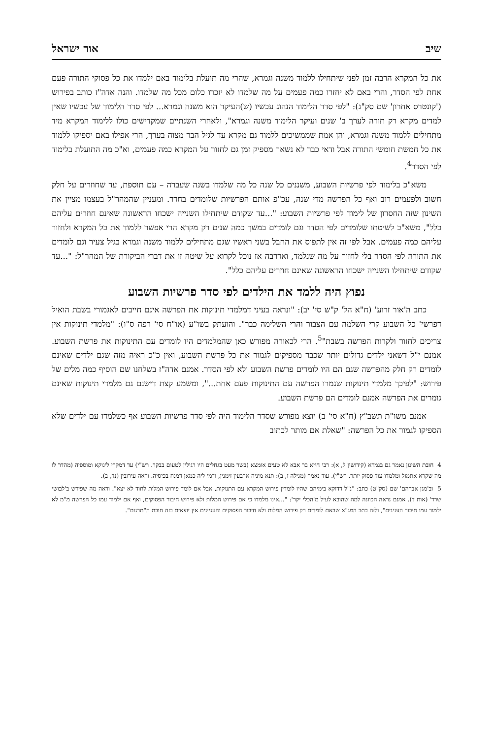שיב אור ישראל
את כל המקרא הרבה זמן לפני שיתחילו ללמוד משנה וגמרא, שהרי מה תועלת בלימוד באם ילמדו את כל פסוקי התורה פעם אחת לפי הסדר, והרי באם לא יחזרו כמה פעמים על מה שלמדו לא יזכרו כלום מכל מה שלמדו. והנה אדה"ז כותב בפירוש ('קונטרס אחרון' שם סק"ג): "לפי סדר הלימוד הנהוג עכשיו (ש)העיקר הוא משנה וגמרא... לפי סדר הלימוד של עכשיו שאין למדים מקרא רק תורה לערך ב' שנים ועיקר הלימוד משנה וגמרא", ולאחרי השנתיים שמקדישים כולו ללימוד המקרא מיד מתחילים ללמוד משנה וגמרא, והן אמת שממשיכים ללמוד גם מקרא עד לגיל הבר מצוה בערך, הרי אפילו באם יספיקו ללמוד את כל חמשת חומשי התורה אבל ודאי כבר לא נשאר מספיק זמן גם לחזור על המקרא כמה פעמים, וא"כ מה התועלת בלימוד לפי הסדר<sup>4</sup>.
משא"כ בלימוד לפי פרשיות השבוע, משננים כל שנה כל מה שלמדו בשנה שעברה – עם תוספת, עד שחוזרים על חלק חשוב ולפעמים רוב ואף כל הפרשה מדי שנה, עכ"פ אותם הפרשיות שלומדים בחדר. ומעניין שהמהר"ל בעצמו מציין את השינון שזה החסרון של לימוד לפי פרשיות השבוע: "...עד שקודם שיתחילו השנייה ישכחו הראשונה שאינם חוזרים עליהם כלל", משא"כ לשיטתו שלומדים לפי הסדר וגם לומדים במשך כמה שנים רק מקרא הרי אפשר ללמוד את כל המקרא ולחזור עליהם כמה פעמים. אבל לפי זה אין לתפוס את החבל בשני ראשיו שגם מתחילים ללמוד משנה וגמרא בגיל צעיר וגם לומדים את התורה לפי הסדר בלי לחזור על מה שנלמד, ואדרבה אז נוכל לקרוא על שיטה זו את דברי הביקורת של המהר"ל: "...עד שקודם שיתחילו השנייה ישכחו הראשונה שאינם חוזרים עליהם כלל".
נפוץ היה ללמד את הילדים לפי סדר פרשיות השבוע
כתב ה'אור זרוע' (ח"א הל' ק"ש סי' יב): "ונראה בעיני דמלמדי תינוקות את הפרשה אינם חייבים לאגמורי בשבת הואיל דפרשי' כל השבוע קרי השלמה עם הצבור והרי השלימה כבר". והועתק בשו"ע (או"ח סי' רפה ס"ו): "מלמדי תינוקות אין צריכים לחזור ולקרות הפרשה בשבת"<sup>5</sup>. הרי לכאורה מפורש כאן שהמלמדים היו לומדים עם התינוקות את פרשת השבוע. אמנם י"ל דשאני ילדים גדולים יותר שכבר מספיקים לגמור את כל פרשת השבוע, ואין כ"כ ראיה מזה שגם ילדים שאינם לומדים רק חלק מהפרשה שגם הם היו לומדים פרשת השבוע ולא לפי הסדר. אמנם אדה"ז בשלחנו שם הוסיף כמה מלים של פירוש: "לפיכך מלמדי תינוקות שגמרו הפרשה עם התינוקות פעם אחת...", ומשמע קצת דישנם גם מלמדי תינוקות שאינם גומרים את הפרשה אמנם לומדים הם פרשת השבוע.
אמנם משו"ת תשב"ץ (ח"א סי' ב) יוצא מפורש שסדר הלימוד היה לפי סדר פרשיות השבוע אף כשלמדו עם ילדים שלא הספיקו לגמור את כל הפרשה: "שאלת אם מותר לכתוב
4 חובת השינון נאמר גם בגמרא (קידושין ל, א): רבי חייא בר אבא לא טעים אומצא (בשר מעט בגחלים היו רגילין לטעום בבקר. רש"י) עד דמקרי לינוקא ומוספיה (מהדר לו מה שקרא אתמול ומלמדו עוד פסוק יותר. רש"י). עוד נאמר (מגילה ז, ב): תנא מיניה ארבעין זימנין, ודמי ליה כמאן דמנח בכיסיה. וראה עירובין (נד, ב).
5 וב'מגן אברהם' שם (סק"ט) כתב: "נ"ל דדוקא בימיהם שהיו לומדין פירוש המקרא עם התנוקות, אבל אם לומד פירוש המלות לחוד לא יצא". וראה מה שפירש ב'לבושי שרד' (אות ד). אמנם נראה הכוונה למה שהובא לעיל מ'הכלי יקר': "...אינו מלמדו כי אם פירוש המלות ולא פירוש חיבור הפסוקים, ואף אם ילמוד עמו כל הפרשה מ"מ לא ילמוד עמו חיבור הענינים", ולזה כתב המג"א שבאם לומדים רק פירוש המלות ולא חיבור הפסוקים והעניינים אין יוצאים בזה חובת ה"תרגום".